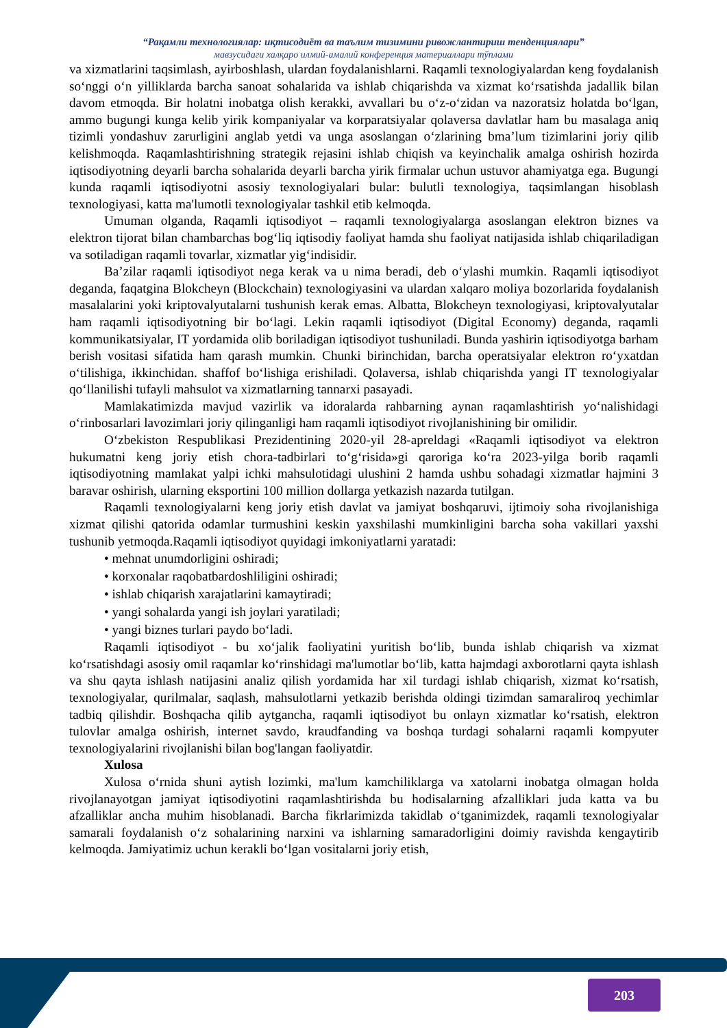“Рақамли технологиялар: иқтисодиёт ва таълим тизимини ривожлантириш тенденциялари”
мавзусидаги халқаро илмий-амалий конференция материаллари тўплами
va xizmatlarini taqsimlash, ayirboshlash, ulardan foydalanishlarni. Raqamli texnologiyalardan keng foydalanish so‘nggi o‘n yilliklarda barcha sanoat sohalarida va ishlab chiqarishda va xizmat ko‘rsatishda jadallik bilan davom etmoqda. Bir holatni inobatga olish kerakki, avvallari bu o‘z-o‘zidan va nazoratsiz holatda bo‘lgan, ammo bugungi kunga kelib yirik kompaniyalar va korparatsiyalar qolaversa davlatlar ham bu masalaga aniq tizimli yondashuv zarurligini anglab yetdi va unga asoslangan o‘zlarining bma’lum tizimlarini joriy qilib kelishmoqda. Raqamlashtirishning strategik rejasini ishlab chiqish va keyinchalik amalga oshirish hozirda iqtisodiyotning deyarli barcha sohalarida deyarli barcha yirik firmalar uchun ustuvor ahamiyatga ega. Bugungi kunda raqamli iqtisodiyotni asosiy texnologiyalari bular: bulutli texnologiya, taqsimlangan hisoblash texnologiyasi, katta ma'lumotli texnologiyalar tashkil etib kelmoqda.
Umuman olganda, Raqamli iqtisodiyot – raqamli texnologiyalarga asoslangan elektron biznes va elektron tijorat bilan chambarchas bog‘liq iqtisodiy faoliyat hamda shu faoliyat natijasida ishlab chiqariladigan va sotiladigan raqamli tovarlar, xizmatlar yig‘indisidir.
Ba’zilar raqamli iqtisodiyot nega kerak va u nima beradi, deb o‘ylashi mumkin. Raqamli iqtisodiyot deganda, faqatgina Blokcheyn (Blockchain) texnologiyasini va ulardan xalqaro moliya bozorlarida foydalanish masalalarini yoki kriptovalyutalarni tushunish kerak emas. Albatta, Blokcheyn texnologiyasi, kriptovalyutalar ham raqamli iqtisodiyotning bir bo‘lagi. Lekin raqamli iqtisodiyot (Digital Economy) deganda, raqamli kommunikatsiyalar, IT yordamida olib boriladigan iqtisodiyot tushuniladi. Bunda yashirin iqtisodiyotga barham berish vositasi sifatida ham qarash mumkin. Chunki birinchidan, barcha operatsiyalar elektron ro‘yxatdan o‘tilishiga, ikkinchidan. shaffof bo‘lishiga erishiladi. Qolaversa, ishlab chiqarishda yangi IT texnologiyalar qo‘llanilishi tufayli mahsulot va xizmatlarning tannarxi pasayadi.
Mamlakatimizda mavjud vazirlik va idoralarda rahbarning aynan raqamlashtirish yo‘nalishidagi o‘rinbosarlari lavozimlari joriy qilinganligi ham raqamli iqtisodiyot rivojlanishining bir omilidir.
O‘zbekiston Respublikasi Prezidentining 2020-yil 28-apreldagi «Raqamli iqtisodiyot va elektron hukumatni keng joriy etish chora-tadbirlari to‘g‘risida»gi qaroriga ko‘ra 2023-yilga borib raqamli iqtisodiyotning mamlakat yalpi ichki mahsulotidagi ulushini 2 hamda ushbu sohadagi xizmatlar hajmini 3 baravar oshirish, ularning eksportini 100 million dollarga yetkazish nazarda tutilgan.
Raqamli texnologiyalarni keng joriy etish davlat va jamiyat boshqaruvi, ijtimoiy soha rivojlanishiga xizmat qilishi qatorida odamlar turmushini keskin yaxshilashi mumkinligini barcha soha vakillari yaxshi tushunib yetmoqda.Raqamli iqtisodiyot quyidagi imkoniyatlarni yaratadi:
• mehnat unumdorligini oshiradi;
• korxonalar raqobatbardoshliligini oshiradi;
• ishlab chiqarish xarajatlarini kamaytiradi;
• yangi sohalarda yangi ish joylari yaratiladi;
• yangi biznes turlari paydo bo‘ladi.
Raqamli iqtisodiyot - bu xo‘jalik faoliyatini yuritish bo‘lib, bunda ishlab chiqarish va xizmat ko‘rsatishdagi asosiy omil raqamlar ko‘rinshidagi ma'lumotlar bo‘lib, katta hajmdagi axborotlarni qayta ishlash va shu qayta ishlash natijasini analiz qilish yordamida har xil turdagi ishlab chiqarish, xizmat ko‘rsatish, texnologiyalar, qurilmalar, saqlash, mahsulotlarni yetkazib berishda oldingi tizimdan samaraliroq yechimlar tadbiq qilishdir. Boshqacha qilib aytgancha, raqamli iqtisodiyot bu onlayn xizmatlar ko‘rsatish, elektron tulovlar amalga oshirish, internet savdo, kraudfanding va boshqa turdagi sohalarni raqamli kompyuter texnologiyalarini rivojlanishi bilan bog'langan faoliyatdir.
Xulosa
Xulosa o‘rnida shuni aytish lozimki, ma'lum kamchiliklarga va xatolarni inobatga olmagan holda rivojlanayotgan jamiyat iqtisodiyotini raqamlashtirishda bu hodisalarning afzalliklari juda katta va bu afzalliklar ancha muhim hisoblanadi. Barcha fikrlarimizda takidlab o‘tganimizdek, raqamli texnologiyalar samarali foydalanish o‘z sohalarining narxini va ishlarning samaradorligini doimiy ravishda kengaytirib kelmoqda. Jamiyatimiz uchun kerakli bo‘lgan vositalarni joriy etish,
203